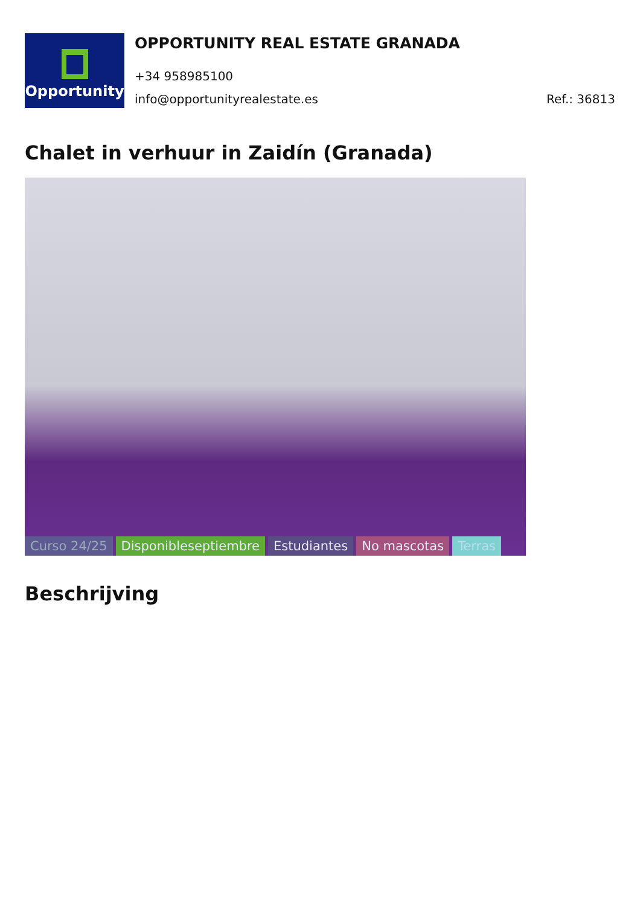Opportunity
OPPORTUNITY REAL ESTATE GRANADA
+34 958985100
info@opportunityrealestate.es Ref.: 36813
Chalet in verhuur in Zaidín (Granada)
Curso 24/25 Disponibleseptiembre Estudiantes No mascotas Terras
Beschrijving